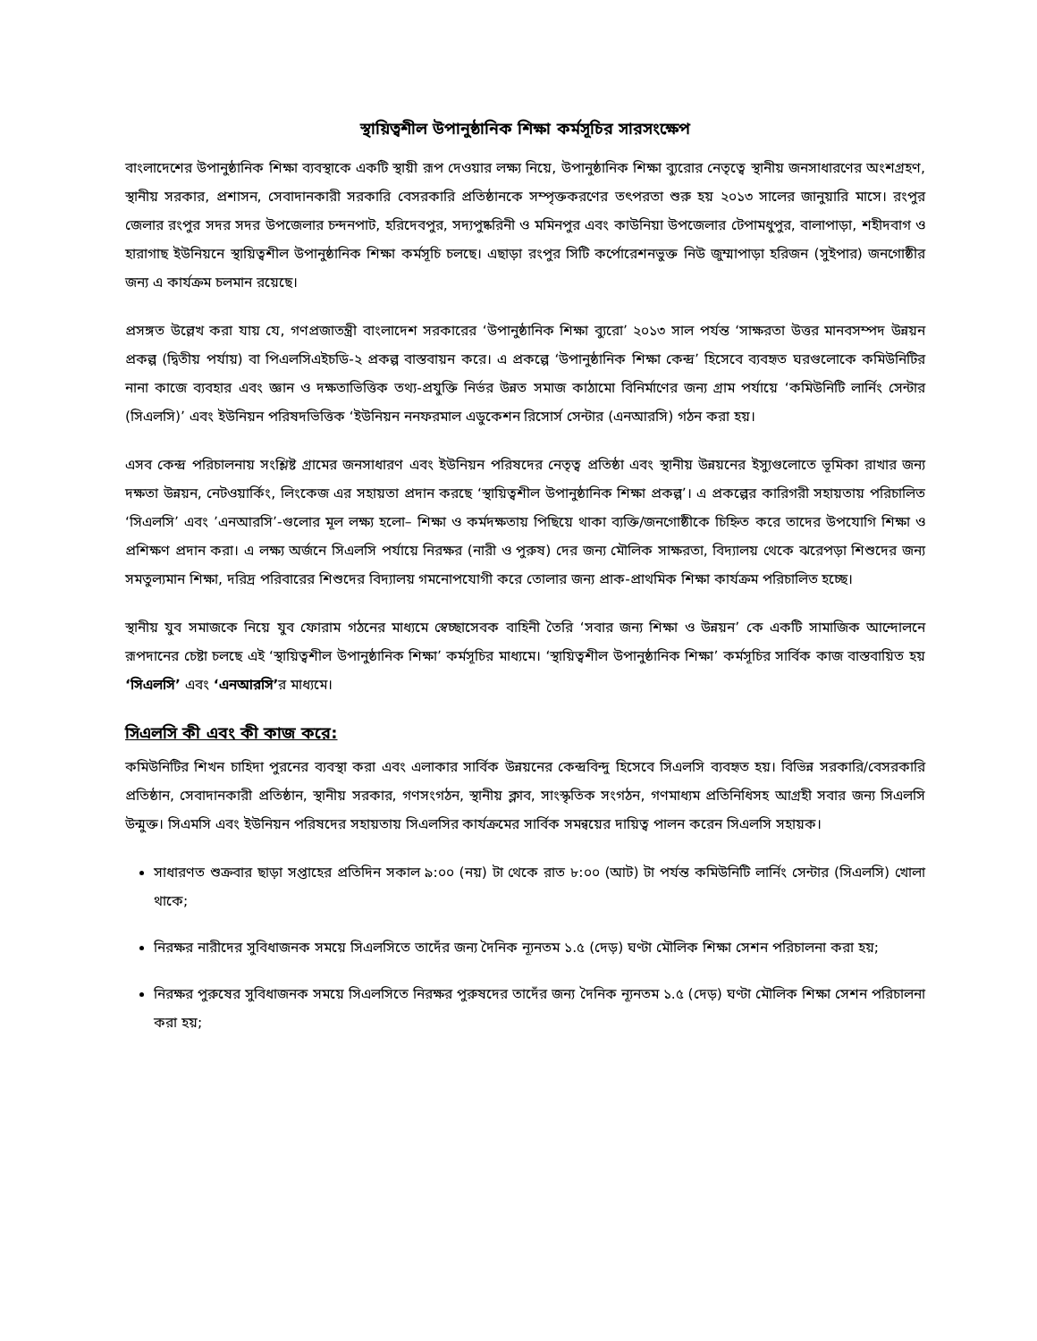স্থায়িত্বশীল উপানুষ্ঠানিক শিক্ষা কর্মসূচির সারসংক্ষেপ
বাংলাদেশের উপানুষ্ঠানিক শিক্ষা ব্যবস্থাকে একটি স্থায়ী রূপ দেওয়ার লক্ষ্য নিয়ে, উপানুষ্ঠানিক শিক্ষা ব্যুরোর নেতৃত্বে স্থানীয় জনসাধারণের অংশগ্রহণ, স্থানীয় সরকার, প্রশাসন, সেবাদানকারী সরকারি বেসরকারি প্রতিষ্ঠানকে সম্পৃক্তকরণের তৎপরতা শুরু হয় ২০১৩ সালের জানুয়ারি মাসে। রংপুর জেলার রংপুর সদর সদর উপজেলার চন্দনপাট, হরিদেবপুর, সদ্যপুষ্করিনী ও মমিনপুর এবং কাউনিয়া উপজেলার টেপামধুপুর, বালাপাড়া, শহীদবাগ ও হারাগাছ ইউনিয়নে স্থায়িত্বশীল উপানুষ্ঠানিক শিক্ষা কর্মসূচি চলছে। এছাড়া রংপুর সিটি কর্পোরেশনভুক্ত নিউ জুম্মাপাড়া হরিজন (সুইপার) জনগোষ্ঠীর জন্য এ কার্যক্রম চলমান রয়েছে।
প্রসঙ্গত উল্লেখ করা যায় যে, গণপ্রজাতন্ত্রী বাংলাদেশ সরকারের ‘উপানুষ্ঠানিক শিক্ষা ব্যুরো’ ২০১৩ সাল পর্যন্ত ‘সাক্ষরতা উত্তর মানবসম্পদ উন্নয়ন প্রকল্প (দ্বিতীয় পর্যায়) বা পিএলসিএইচডি-২ প্রকল্প বাস্তবায়ন করে। এ প্রকল্পে ‘উপানুষ্ঠানিক শিক্ষা কেন্দ্র’ হিসেবে ব্যবহৃত ঘরগুলোকে কমিউনিটির নানা কাজে ব্যবহার এবং জ্ঞান ও দক্ষতাভিত্তিক তথ্য-প্রযুক্তি নির্ভর উন্নত সমাজ কাঠামো বিনির্মাণের জন্য গ্রাম পর্যায়ে ‘কমিউনিটি লার্নিং সেন্টার (সিএলসি)’ এবং ইউনিয়ন পরিষদভিত্তিক ‘ইউনিয়ন ননফরমাল এডুকেশন রিসোর্স সেন্টার (এনআরসি) গঠন করা হয়।
এসব কেন্দ্র পরিচালনায় সংশ্লিষ্ট গ্রামের জনসাধারণ এবং ইউনিয়ন পরিষদের নেতৃত্ব প্রতিষ্ঠা এবং স্থানীয় উন্নয়নের ইস্যুগুলোতে ভূমিকা রাখার জন্য দক্ষতা উন্নয়ন, নেটওয়ার্কিং, লিংকেজ এর সহায়তা প্রদান করছে ‘স্থায়িত্বশীল উপানুষ্ঠানিক শিক্ষা প্রকল্প’। এ প্রকল্পের কারিগরী সহায়তায় পরিচালিত ‘সিএলসি’ এবং ’এনআরসি’-গুলোর মূল লক্ষ্য হলো– শিক্ষা ও কর্মদক্ষতায় পিছিয়ে থাকা ব্যক্তি/জনগোষ্ঠীকে চিহ্নিত করে তাদের উপযোগি শিক্ষা ও প্রশিক্ষণ প্রদান করা। এ লক্ষ্য অর্জনে সিএলসি পর্যায়ে নিরক্ষর (নারী ও পুরুষ) দের জন্য মৌলিক সাক্ষরতা, বিদ্যালয় থেকে ঝরেপড়া শিশুদের জন্য সমতুল্যমান শিক্ষা, দরিদ্র পরিবারের শিশুদের বিদ্যালয় গমনোপযোগী করে তোলার জন্য প্রাক-প্রাথমিক শিক্ষা কার্যক্রম পরিচালিত হচ্ছে।
স্থানীয় যুব সমাজকে নিয়ে যুব ফোরাম গঠনের মাধ্যমে স্বেচ্ছাসেবক বাহিনী তৈরি ‘সবার জন্য শিক্ষা ও উন্নয়ন’ কে একটি সামাজিক আন্দোলনে রূপদানের চেষ্টা চলছে এই ‘স্থায়িত্বশীল উপানুষ্ঠানিক শিক্ষা’ কর্মসূচির মাধ্যমে। ‘স্থায়িত্বশীল উপানুষ্ঠানিক শিক্ষা’ কর্মসূচির সার্বিক কাজ বাস্তবায়িত হয় ‘সিএলসি’ এবং ‘এনআরসি’র মাধ্যমে।
সিএলসি কী এবং কী কাজ করে:
কমিউনিটির শিখন চাহিদা পুরনের ব্যবস্থা করা এবং এলাকার সার্বিক উন্নয়নের কেন্দ্রবিন্দু হিসেবে সিএলসি ব্যবহৃত হয়। বিভিন্ন সরকারি/বেসরকারি প্রতিষ্ঠান, সেবাদানকারী প্রতিষ্ঠান, স্থানীয় সরকার, গণসংগঠন, স্থানীয় ক্লাব, সাংস্কৃতিক সংগঠন, গণমাধ্যম প্রতিনিধিসহ আগ্রহী সবার জন্য সিএলসি উন্মুক্ত। সিএমসি এবং ইউনিয়ন পরিষদের সহায়তায় সিএলসির কার্যক্রমের সার্বিক সমন্বয়ের দায়িত্ব পালন করেন সিএলসি সহায়ক।
সাধারণত শুক্রবার ছাড়া সপ্তাহের প্রতিদিন সকাল ৯:০০ (নয়) টা থেকে রাত ৮:০০ (আট) টা পর্যন্ত কমিউনিটি লার্নিং সেন্টার (সিএলসি) খোলা থাকে;
নিরক্ষর নারীদের সুবিধাজনক সময়ে সিএলসিতে তাদেঁর জন্য দৈনিক ন্যূনতম ১.৫ (দেড়) ঘণ্টা মৌলিক শিক্ষা সেশন পরিচালনা করা হয়;
নিরক্ষর পুরুষের সুবিধাজনক সময়ে সিএলসিতে নিরক্ষর পুরুষদের তাদেঁর জন্য দৈনিক ন্যূনতম ১.৫ (দেড়) ঘণ্টা মৌলিক শিক্ষা সেশন পরিচালনা করা হয়;